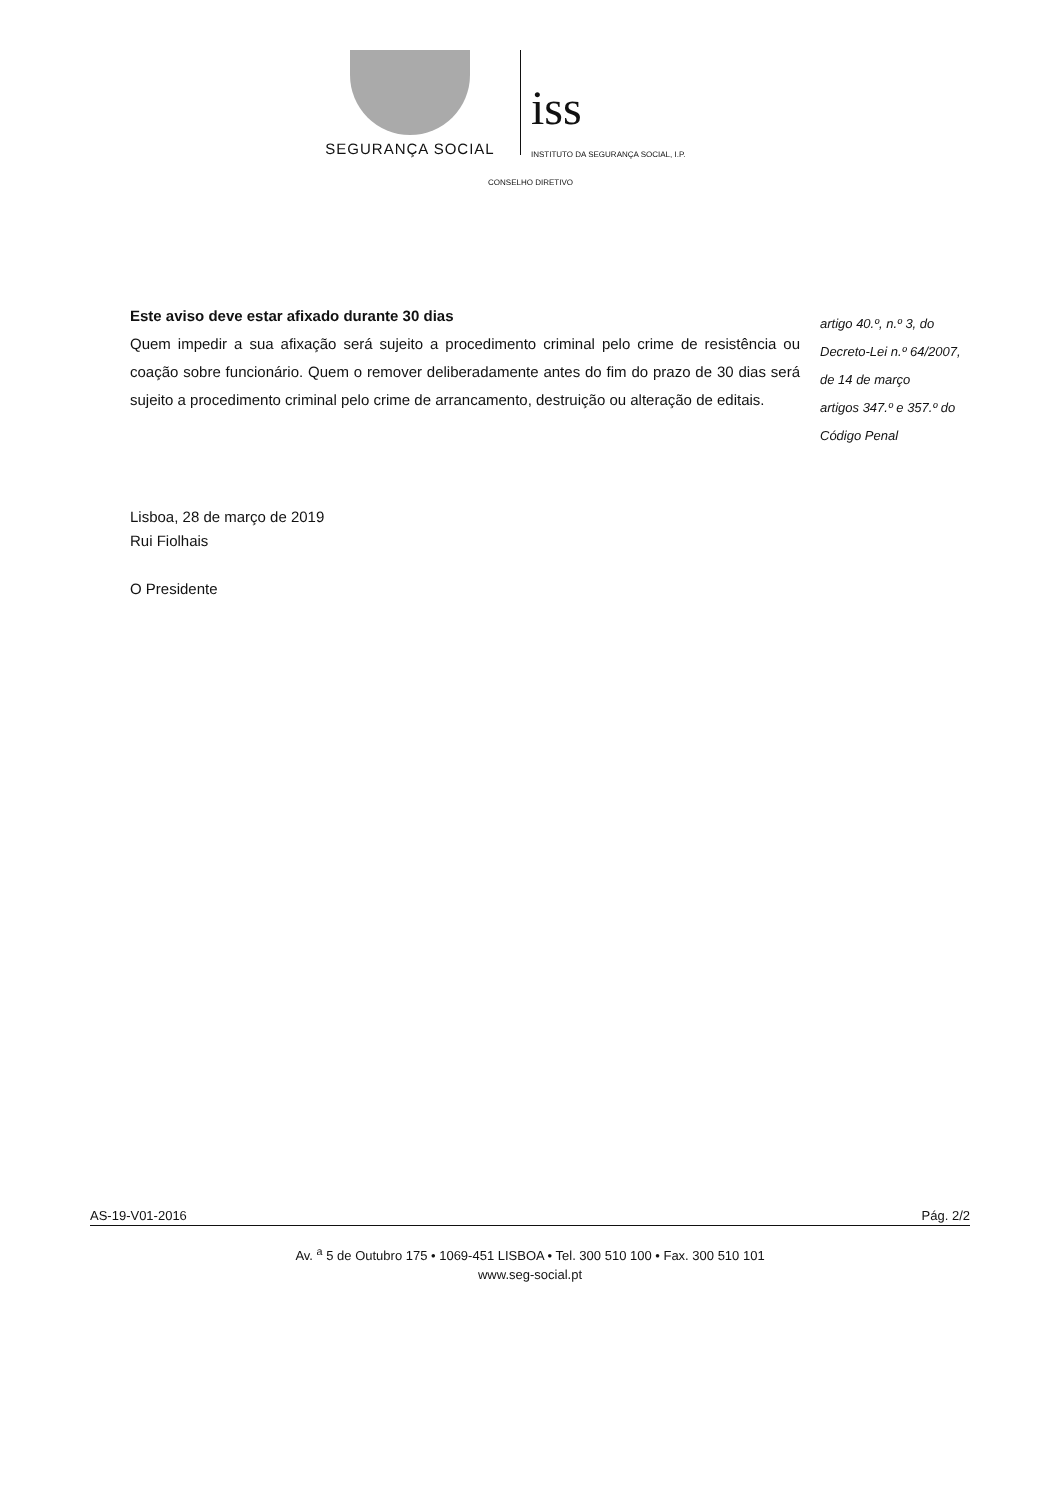SEGURANÇA SOCIAL
iss
INSTITUTO DA SEGURANÇA SOCIAL, I.P.
CONSELHO DIRETIVO
Este aviso deve estar afixado durante 30 dias
Quem impedir a sua afixação será sujeito a procedimento criminal pelo crime de resistência ou coação sobre funcionário. Quem o remover deliberadamente antes do fim do prazo de 30 dias será sujeito a procedimento criminal pelo crime de arrancamento, destruição ou alteração de editais.
artigo 40.º, n.º 3, do
Decreto-Lei n.º 64/2007,
de 14 de março
artigos 347.º e 357.º do
Código Penal
Lisboa, 28 de março de 2019
Rui Fiolhais
O Presidente
AS-19-V01-2016 Pág. 2/2
Av. <sup>a</sup> 5 de Outubro 175 • 1069-451 LISBOA • Tel. 300 510 100 • Fax. 300 510 101
www.seg-social.pt